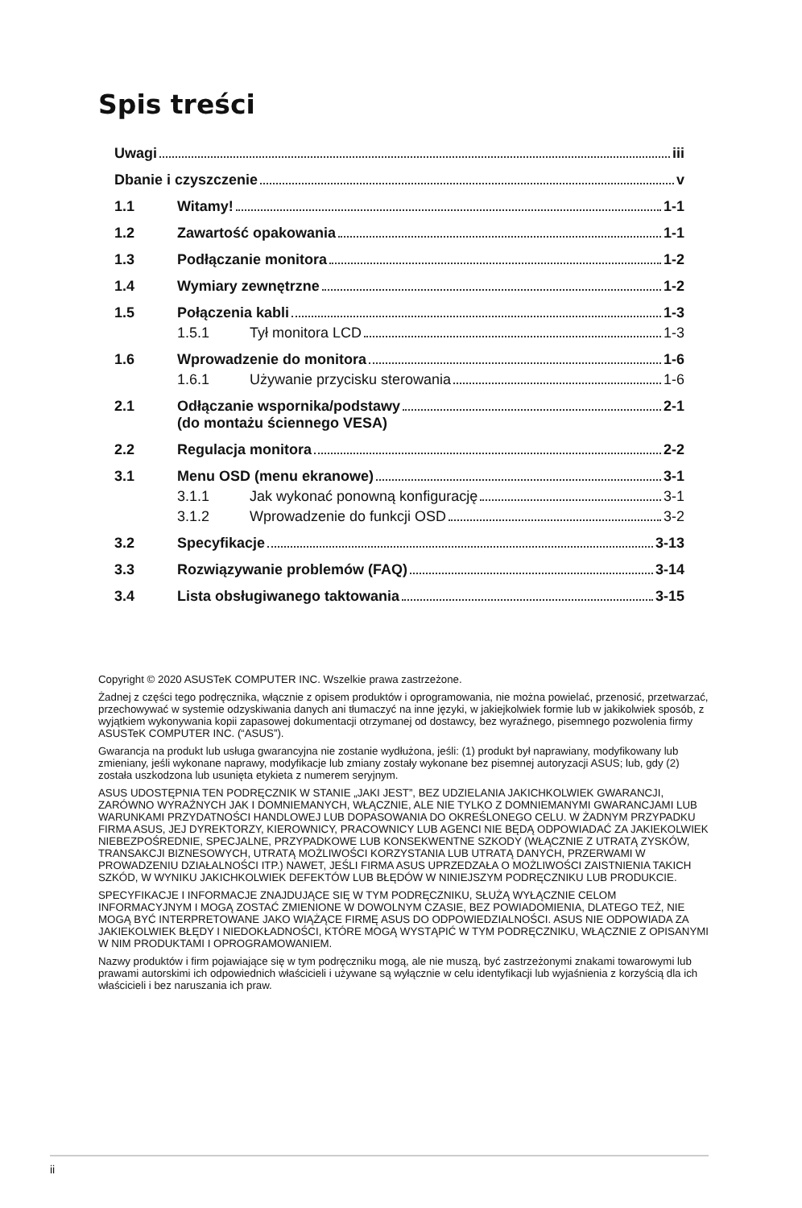Spis treści
Uwagi iii
Dbanie i czyszczenie v
1.1 Witamy! 1-1
1.2 Zawartość opakowania 1-1
1.3 Podłączanie monitora 1-2
1.4 Wymiary zewnętrzne 1-2
1.5 Połączenia kabli 1-3
1.5.1 Tył monitora LCD 1-3
1.6 Wprowadzenie do monitora 1-6
1.6.1 Używanie przycisku sterowania 1-6
2.1 Odłączanie wspornika/podstawy
(do montażu ściennego VESA) 2-1
2.2 Regulacja monitora 2-2
3.1 Menu OSD (menu ekranowe) 3-1
3.1.1 Jak wykonać ponowną konfigurację 3-1
3.1.2 Wprowadzenie do funkcji OSD 3-2
3.2 Specyfikacje 3-13
3.3 Rozwiązywanie problemów (FAQ) 3-14
3.4 Lista obsługiwanego taktowania 3-15
Copyright © 2020 ASUSTeK COMPUTER INC. Wszelkie prawa zastrzeżone.
Żadnej z części tego podręcznika, włącznie z opisem produktów i oprogramowania, nie można powielać, przenosić, przetwarzać, przechowywać w systemie odzyskiwania danych ani tłumaczyć na inne języki, w jakiejkolwiek formie lub w jakikolwiek sposób, z wyjątkiem wykonywania kopii zapasowej dokumentacji otrzymanej od dostawcy, bez wyraźnego, pisemnego pozwolenia firmy ASUSTeK COMPUTER INC. (“ASUS”).
Gwarancja na produkt lub usługa gwarancyjna nie zostanie wydłużona, jeśli: (1) produkt był naprawiany, modyfikowany lub zmieniany, jeśli wykonane naprawy, modyfikacje lub zmiany zostały wykonane bez pisemnej autoryzacji ASUS; lub, gdy (2) została uszkodzona lub usunięta etykieta z numerem seryjnym.
ASUS UDOSTĘPNIA TEN PODRĘCZNIK W STANIE „JAKI JEST”, BEZ UDZIELANIA JAKICHKOLWIEK GWARANCJI, ZARÓWNO WYRAŹNYCH JAK I DOMNIEMANYCH, WŁĄCZNIE, ALE NIE TYLKO Z DOMNIEMANYMI GWARANCJAMI LUB WARUNKAMI PRZYDATNOŚCI HANDLOWEJ LUB DOPASOWANIA DO OKREŚLONEGO CELU. W ŻADNYM PRZYPADKU FIRMA ASUS, JEJ DYREKTORZY, KIEROWNICY, PRACOWNICY LUB AGENCI NIE BĘDĄ ODPOWIADAĆ ZA JAKIEKOLWIEK NIEBEZPOŚREDNIE, SPECJALNE, PRZYPADKOWE LUB KONSEKWENTNE SZKODY (WŁĄCZNIE Z UTRATĄ ZYSKÓW, TRANSAKCJI BIZNESOWYCH, UTRATĄ MOŻLIWOŚCI KORZYSTANIA LUB UTRATĄ DANYCH, PRZERWAMI W PROWADZENIU DZIAŁALNOŚCI ITP.) NAWET, JEŚLI FIRMA ASUS UPRZEDZAŁA O MOŻLIWOŚCI ZAISTNIENIA TAKICH SZKÓD, W WYNIKU JAKICHKOLWIEK DEFEKTÓW LUB BŁĘDÓW W NINIEJSZYM PODRĘCZNIKU LUB PRODUKCIE.
SPECYFIKACJE I INFORMACJE ZNAJDUJĄCE SIĘ W TYM PODRĘCZNIKU, SŁUŻĄ WYŁĄCZNIE CELOM INFORMACYJNYM I MOGĄ ZOSTAĆ ZMIENIONE W DOWOLNYM CZASIE, BEZ POWIADOMIENIA, DLATEGO TEŻ, NIE MOGĄ BYĆ INTERPRETOWANE JAKO WIĄŻĄCE FIRMĘ ASUS DO ODPOWIEDZIALNOŚCI. ASUS NIE ODPOWIADA ZA JAKIEKOLWIEK BŁĘDY I NIEDOKŁADNOŚCI, KTÓRE MOGĄ WYSTĄPIĆ W TYM PODRĘCZNIKU, WŁĄCZNIE Z OPISANYMI W NIM PRODUKTAMI I OPROGRAMOWANIEM.
Nazwy produktów i firm pojawiające się w tym podręczniku mogą, ale nie muszą, być zastrzeżonymi znakami towarowymi lub prawami autorskimi ich odpowiednich właścicieli i używane są wyłącznie w celu identyfikacji lub wyjaśnienia z korzyścią dla ich właścicieli i bez naruszania ich praw.
ii